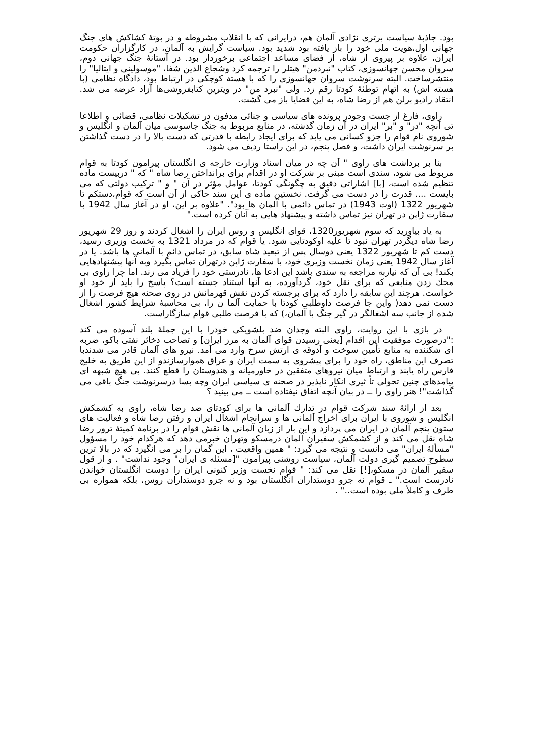بود. جاذبۀ سیاست برتری نژادی آلمان هم، درایرانی که با انقلاب مشروطه و در بوتۀ کشاکش های جنگ جهانی اول،هویت ملی خود را باز یافته بود شدید بود. سیاست گرایش به آلمان، در کارگزاران حکومت ایران، علاوه بر پیروی از شاه، از فضای مساعد اجتماعی برخوردار بود. در آستانۀ جنگ جهانی دوم، سروان محسن جهانسوزی، کتاب "نبردمن" هیتلر را ترجمه کرد وشجاع الدین شفا، "موسولینی و ایتالیا" را منتشرساخت. البته سرنوشت سروان جهانسوزی را که با هستۀ کوچکی در ارتباط بود، دادگاه نظامی (با هسته اش) به اتهام توطئۀ کودتا رقم زد. ولی "نبرد من" در ویترین کتابفروشی‌ها آزاد عرضه می شد. انتقاد رادیو برلن هم از رضا شاه، به این قضایا باز می گشت.
راوی، فارغ از جست وجودر پرونده های سیاسی و جنائی مدفون در تشکیلات نظامی، قضائی و اطلاعا تی آنچه "در" و "بر" ایران در آن زمان گذشته، در منابع مربوط به جنگ جاسوسی میان آلمان و انگلیس و شوروی نام قوام را جزو کسانی می یابد که برای ایجاد رابطه با قدرتی که دست بالا را در دست گذاشتن بر سرنوشت ایران داشت، و فصل پنجم، در این راستا ردیف می شود.
بنا بر برداشت های راوی " آن چه در میان اسناد وزارت خارجه ی انگلستان پیرامون کودتا به قوام مربوط می شود، سندی است مبنی بر شرکت او در اقدام برای برانداختن رضا شاه " که " دربیست ماده تنظیم شده است، [با] اشاراتی دقیق به چگونگی کودتا، عوامل مؤثر در آن " و " ترکیب دولتی که می بایست .... قدرت را در دست می گرفت. نخستین ماده ی این سند حاکی از آن است که قوام،دستکم تا شهریور 1322 (اوت 1943) در تماس دائمی با آلمان ها بود". "علاوه بر این، او در آغاز سال 1942 با سفارت ژاپن در تهران نیز تماس داشته و پیشنهاد هایی به آنان کرده است."
به یاد بیاورید که سوم شهریور1320، قوای انگلیس و روس ایران را اشغال کردند و روز 29 شهریور رضا شاه دیگردر تهران نبود تا علیه اوکودتایی شود. یا قوام که در مرداد 1321 به نخست وزیری رسید، دست کم تا شهریور 1322 یعنی دوسال پس از تبعید شاه سابق، در تماس دائم با آلمانی ها باشد. یا در آغاز سال 1942 یعنی زمان نخست وزیری خود، با سفارت ژاپن درتهران تماس بگیرد وبه آنها پیشنهادهایی بکند! بی آن که نیازبه مراجعه به سندی باشد این ادعا ها، نادرستی خود را فریاد می زند. اما چرا راوی بی محك زدن منابعی که برای نقل خود، گردآورده، به آنها استناد جسته است؟ پاسخ را باید از خود او خواست. هرچند این سابقه را دارد که برای برجسته کردن نقش قهرمانش در روی صحنه هیچ فرصت را از دست نمی دهد( واین جا فرصت داوطلبی کودتا با حمایت آلما ن را، بی محاسبۀ شرایط کشور اشغال شده از جانب سه اشغالگر در گیر جنگ با آلمان،) که با فرصت طلبی قوام سازگاراست.
در بازی با این روایت، راوی البته وجدان ضد بلشویکی خودرا با این جملۀ بلند آسوده می کند :"درصورت موفقیت این اقدام [یعنی رسیدن قوای آلمان به مرز ایران] و تصاحب ذخائر نفتی باکو، ضربه ای شکننده به منابع تأمین سوخت و آذوقه ی ارتش سرخ وارد می آمد. نیرو های آلمان قادر می شدندبا تصرف این مناطق، راه خود را برای پیشروی به سمت ایران و عراق هموارسازندو از این طریق به خلیج فارس راه یابند و ارتباط میان نیروهای متفقین در خاورمیانه و هندوستان را قطع کنند. بی هیچ شبهه ای پیامدهای چنین تحولی تأ ثیری انکار ناپذیر در صحنه ی سیاسی ایران وچه بسا درسرنوشت جنگ باقی می گذاشت"! هنر راوی را ــ در بیان آنچه اتفاق نیفتاده است ــ می بینید ؟
بعد از ارائۀ سند شرکت قوام در تدارك آلمانی ها برای کودتای ضد رضا شاه، راوی به کشمکش انگلیس و شوروی با ایران برای اخراج آلمانی ها و سرانجام اشغال ایران و رفتن رضا شاه و فعالیت های ستون پنجم آلمان در ایران می پردازد و این بار از زبان آلمانی ها نقش قوام را در برنامۀ کمیتۀ ترور رضا شاه نقل می کند و از کشمکش سفیران آلمان درمسکو وتهران خبرمی دهد که هرکدام خود را مسؤول "مسألۀ ایران" می دانست و نتیجه می گیرد: " همین واقعیت ، این گمان را بر می انگیزد که در بالا ترین سطوح تصمیم گیری دولت آلمان، سیاست روشنی پیرامون "[مسئله ی ایران" وجود نداشت" . و از قول سفیر آلمان در مسکو،[!] نقل می کند: " قوام نخست وزیر کنونی ایران را دوست انگلستان خواندن نادرست است." ـ قوام نه جزو دوستداران انگلستان بود و نه جزو دوستداران روس، بلکه همواره بی طرف و کاملاً ملی بوده است.." .